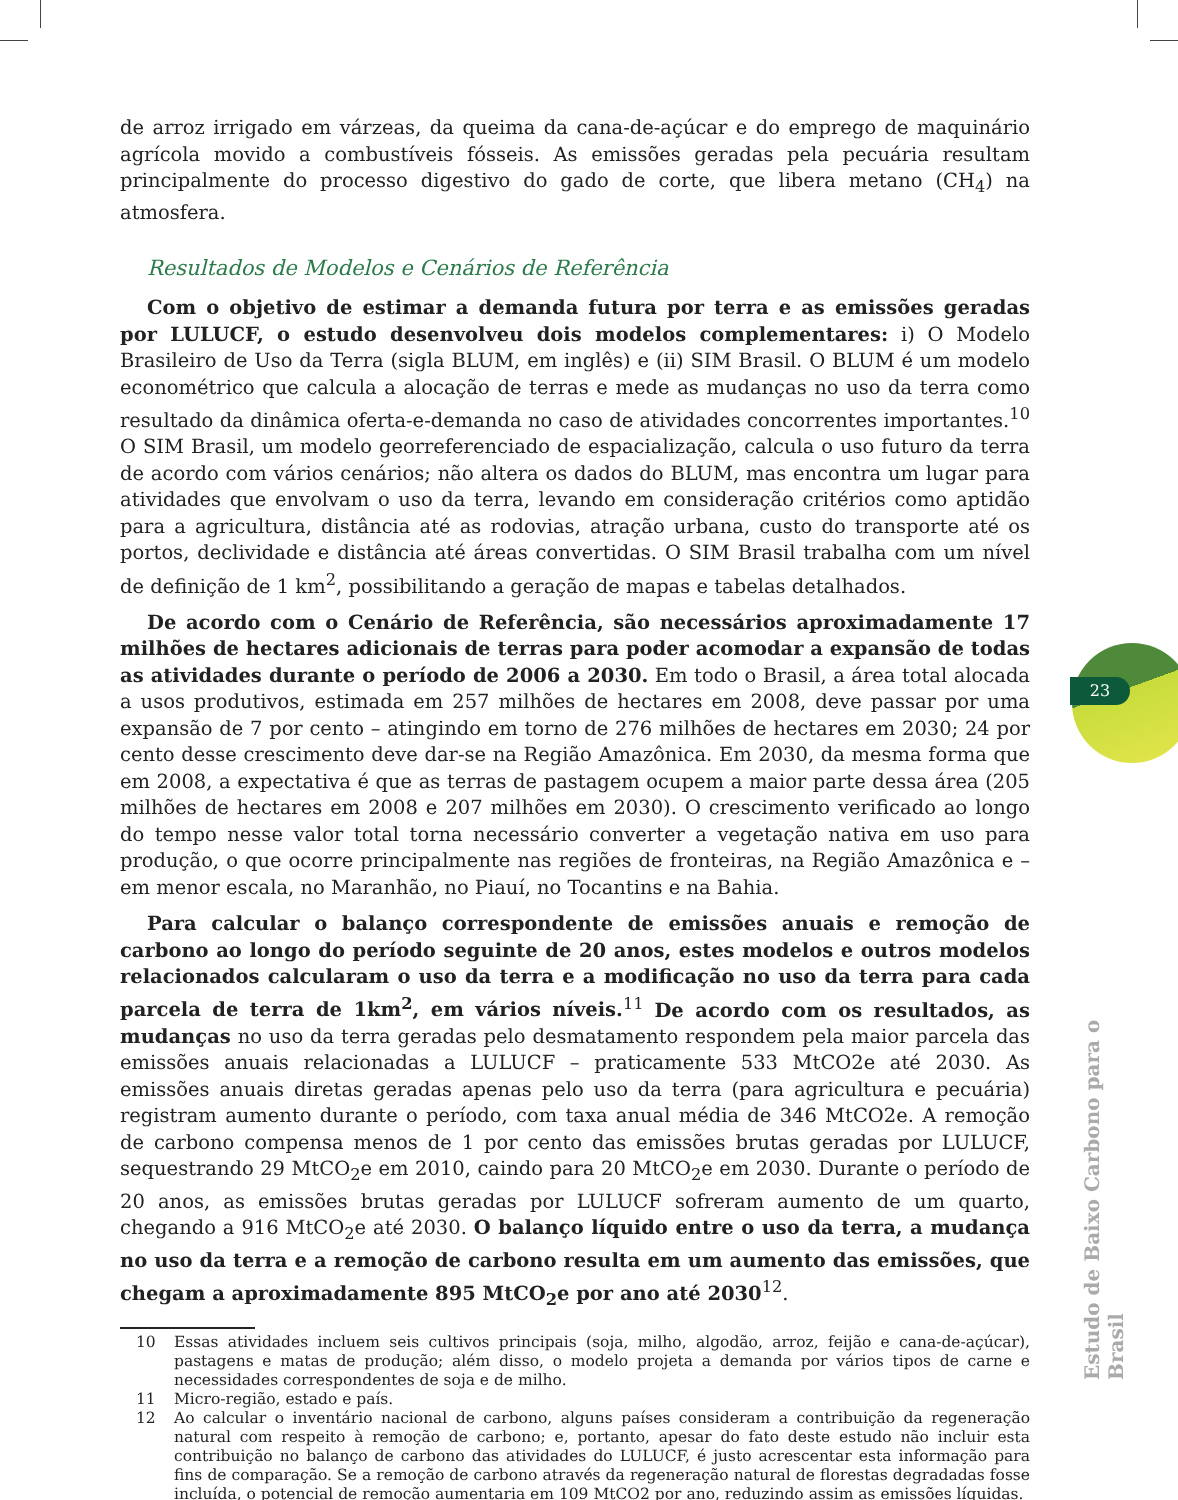de arroz irrigado em várzeas, da queima da cana-de-açúcar e do emprego de maquinário agrícola movido a combustíveis fósseis. As emissões geradas pela pecuária resultam principalmente do processo digestivo do gado de corte, que libera metano (CH<sub>4</sub>) na atmosfera.
Resultados de Modelos e Cenários de Referência
Com o objetivo de estimar a demanda futura por terra e as emissões geradas por LULUCF, o estudo desenvolveu dois modelos complementares: i) O Modelo Brasileiro de Uso da Terra (sigla BLUM, em inglês) e (ii) SIM Brasil. O BLUM é um modelo econométrico que calcula a alocação de terras e mede as mudanças no uso da terra como resultado da dinâmica oferta-e-demanda no caso de atividades concorrentes importantes.<sup>10</sup> O SIM Brasil, um modelo georreferenciado de espacialização, calcula o uso futuro da terra de acordo com vários cenários; não altera os dados do BLUM, mas encontra um lugar para atividades que envolvam o uso da terra, levando em consideração critérios como aptidão para a agricultura, distância até as rodovias, atração urbana, custo do transporte até os portos, declividade e distância até áreas convertidas. O SIM Brasil trabalha com um nível de definição de 1 km<sup>2</sup>, possibilitando a geração de mapas e tabelas detalhados.
De acordo com o Cenário de Referência, são necessários aproximadamente 17 milhões de hectares adicionais de terras para poder acomodar a expansão de todas as atividades durante o período de 2006 a 2030. Em todo o Brasil, a área total alocada a usos produtivos, estimada em 257 milhões de hectares em 2008, deve passar por uma expansão de 7 por cento – atingindo em torno de 276 milhões de hectares em 2030; 24 por cento desse crescimento deve dar-se na Região Amazônica. Em 2030, da mesma forma que em 2008, a expectativa é que as terras de pastagem ocupem a maior parte dessa área (205 milhões de hectares em 2008 e 207 milhões em 2030). O crescimento verificado ao longo do tempo nesse valor total torna necessário converter a vegetação nativa em uso para produção, o que ocorre principalmente nas regiões de fronteiras, na Região Amazônica e – em menor escala, no Maranhão, no Piauí, no Tocantins e na Bahia.
Para calcular o balanço correspondente de emissões anuais e remoção de carbono ao longo do período seguinte de 20 anos, estes modelos e outros modelos relacionados calcularam o uso da terra e a modificação no uso da terra para cada parcela de terra de 1km<sup>2</sup>, em vários níveis.<sup>11</sup> De acordo com os resultados, as mudanças no uso da terra geradas pelo desmatamento respondem pela maior parcela das emissões anuais relacionadas a LULUCF – praticamente 533 MtCO2e até 2030. As emissões anuais diretas geradas apenas pelo uso da terra (para agricultura e pecuária) registram aumento durante o período, com taxa anual média de 346 MtCO2e. A remoção de carbono compensa menos de 1 por cento das emissões brutas geradas por LULUCF, sequestrando 29 MtCO<sub>2</sub>e em 2010, caindo para 20 MtCO<sub>2</sub>e em 2030. Durante o período de 20 anos, as emissões brutas geradas por LULUCF sofreram aumento de um quarto, chegando a 916 MtCO<sub>2</sub>e até 2030. O balanço líquido entre o uso da terra, a mudança no uso da terra e a remoção de carbono resulta em um aumento das emissões, que chegam a aproximadamente 895 MtCO<sub>2</sub>e por ano até 2030<sup>12</sup>.
10 Essas atividades incluem seis cultivos principais (soja, milho, algodão, arroz, feijão e cana-de-açúcar), pastagens e matas de produção; além disso, o modelo projeta a demanda por vários tipos de carne e necessidades correspondentes de soja e de milho.
11 Micro-região, estado e país.
12 Ao calcular o inventário nacional de carbono, alguns países consideram a contribuição da regeneração natural com respeito à remoção de carbono; e, portanto, apesar do fato deste estudo não incluir esta contribuição no balanço de carbono das atividades do LULUCF, é justo acrescentar esta informação para fins de comparação. Se a remoção de carbono através da regeneração natural de florestas degradadas fosse incluída, o potencial de remoção aumentaria em 109 MtCO2 por ano, reduzindo assim as emissões líquidas.
23
Estudo de Baixo Carbono para o Brasil